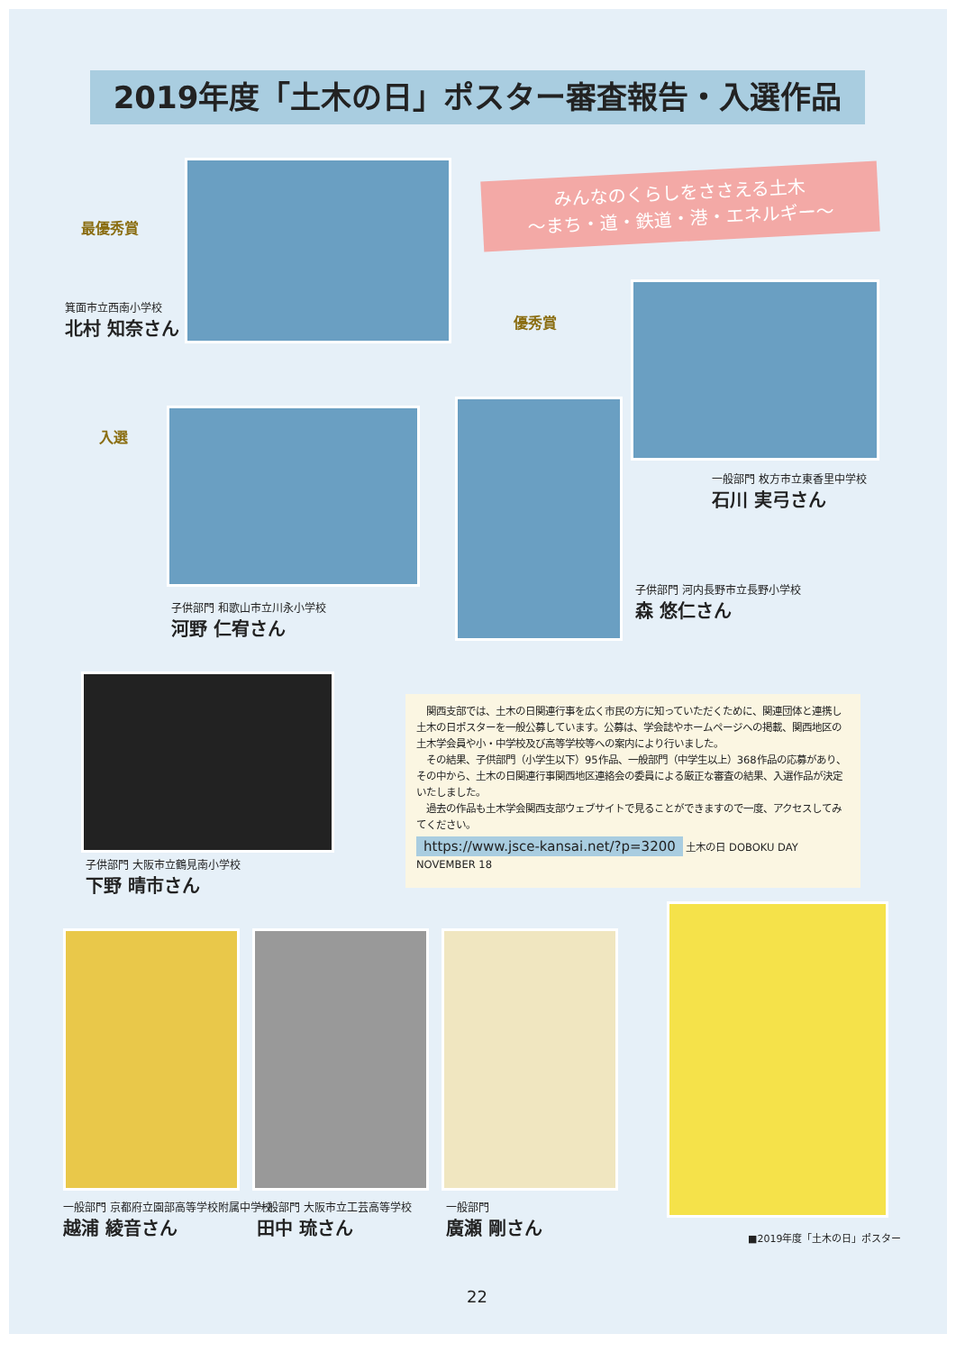2019年度「土木の日」ポスター審査報告・入選作品
みんなのくらしをささえる土木
〜まち・道・鉄道・港・エネルギー〜
最優秀賞
箕面市立西南小学校
北村 知奈さん
優秀賞
一般部門 枚方市立東香里中学校
石川 実弓さん
入選
子供部門 和歌山市立川永小学校
河野 仁宥さん
子供部門 河内長野市立長野小学校
森 悠仁さん
子供部門 大阪市立鶴見南小学校
下野 晴市さん
　関西支部では、土木の日関連行事を広く市民の方に知っていただくために、関連団体と連携し土木の日ポスターを一般公募しています。公募は、学会誌やホームページへの掲載、関西地区の土木学会員や小・中学校及び高等学校等への案内により行いました。
　その結果、子供部門（小学生以下）95作品、一般部門（中学生以上）368作品の応募があり、その中から、土木の日関連行事関西地区連絡会の委員による厳正な審査の結果、入選作品が決定いたしました。
　過去の作品も土木学会関西支部ウェブサイトで見ることができますので一度、アクセスしてみてください。
https://www.jsce-kansai.net/?p=3200 土木の日 DOBOKU DAY NOVEMBER 18
■2019年度「土木の日」ポスター
一般部門 京都府立園部高等学校附属中学校
越浦 綾音さん
一般部門 大阪市立工芸高等学校
田中 琉さん
一般部門
廣瀬 剛さん
22